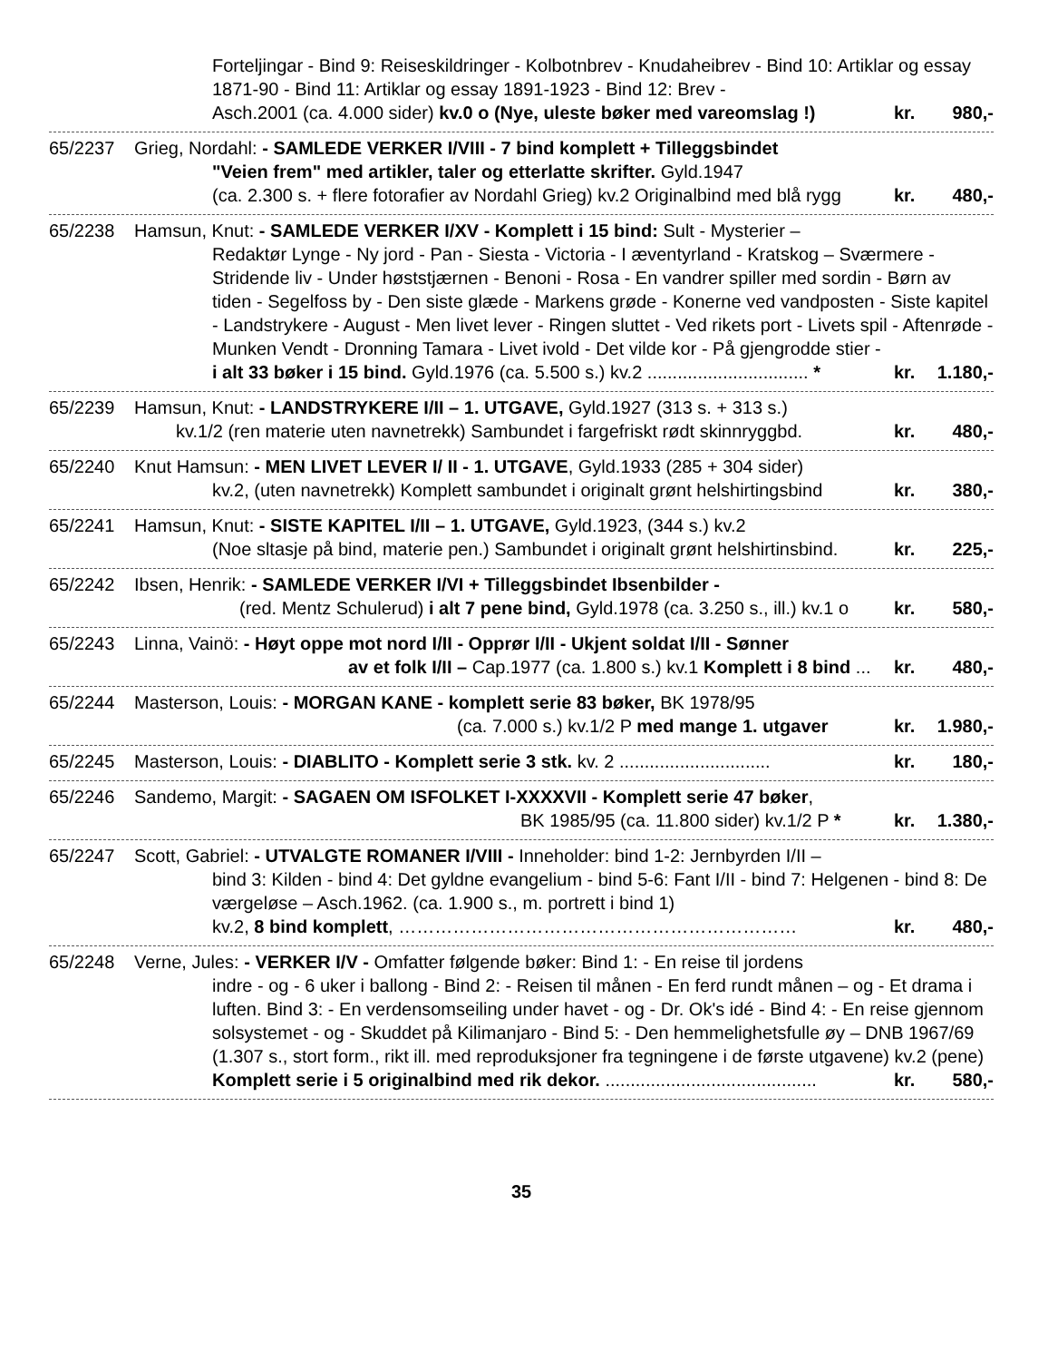Forteljingar - Bind 9: Reiseskildringer - Kolbotnbrev - Knudaheibrev - Bind 10: Artiklar og essay 1871-90 - Bind 11: Artiklar og essay 1891-1923 - Bind 12: Brev -
Asch.2001 (ca. 4.000 sider) kv.0 o (Nye, uleste bøker med vareomslag !) kr. 980,-
65/2237 Grieg, Nordahl: - SAMLEDE VERKER I/VIII - 7 bind komplett + Tilleggsbindet
"Veien frem" med artikler, taler og etterlatte skrifter. Gyld.1947
(ca. 2.300 s. + flere fotorafier av Nordahl Grieg) kv.2 Originalbind med blå rygg kr. 480,-
65/2238 Hamsun, Knut: - SAMLEDE VERKER I/XV - Komplett i 15 bind: Sult - Mysterier –
Redaktør Lynge - Ny jord - Pan - Siesta - Victoria - I æventyrland - Kratskog – Sværmere - Stridende liv - Under høststjærnen - Benoni - Rosa - En vandrer spiller med sordin - Børn av tiden - Segelfoss by - Den siste glæde - Markens grøde - Konerne ved vandposten - Siste kapitel - Landstrykere - August - Men livet lever - Ringen sluttet - Ved rikets port - Livets spil - Aftenrøde - Munken Vendt - Dronning Tamara - Livet ivold - Det vilde kor - På gjengrodde stier -
i alt 33 bøker i 15 bind. Gyld.1976 (ca. 5.500 s.) kv.2 ................................ * kr. 1.180,-
65/2239 Hamsun, Knut: - LANDSTRYKERE I/II – 1. UTGAVE, Gyld.1927 (313 s. + 313 s.)
kv.1/2 (ren materie uten navnetrekk) Sambundet i fargefriskt rødt skinnryggbd. kr. 480,-
65/2240 Knut Hamsun: - MEN LIVET LEVER I/ II - 1. UTGAVE, Gyld.1933 (285 + 304 sider)
kv.2, (uten navnetrekk) Komplett sambundet i originalt grønt helshirtingsbind kr. 380,-
65/2241 Hamsun, Knut: - SISTE KAPITEL I/II – 1. UTGAVE, Gyld.1923, (344 s.) kv.2
(Noe sltasje på bind, materie pen.) Sambundet i originalt grønt helshirtinsbind. kr. 225,-
65/2242 Ibsen, Henrik: - SAMLEDE VERKER I/VI + Tilleggsbindet Ibsenbilder -
(red. Mentz Schulerud) i alt 7 pene bind, Gyld.1978 (ca. 3.250 s., ill.) kv.1 o kr. 580,-
65/2243 Linna, Vainö: - Høyt oppe mot nord I/II - Opprør I/II - Ukjent soldat I/II - Sønner
av et folk I/II – Cap.1977 (ca. 1.800 s.) kv.1 Komplett i 8 bind ... kr. 480,-
65/2244 Masterson, Louis: - MORGAN KANE - komplett serie 83 bøker, BK 1978/95
(ca. 7.000 s.) kv.1/2 P med mange 1. utgaver kr. 1.980,-
65/2245 Masterson, Louis: - DIABLITO - Komplett serie 3 stk. kv. 2 .............................. kr. 180,-
65/2246 Sandemo, Margit: - SAGAEN OM ISFOLKET I-XXXXVII - Komplett serie 47 bøker,
BK 1985/95 (ca. 11.800 sider) kv.1/2 P * kr. 1.380,-
65/2247 Scott, Gabriel: - UTVALGTE ROMANER I/VIII - Inneholder: bind 1-2: Jernbyrden I/II –
bind 3: Kilden - bind 4: Det gyldne evangelium - bind 5-6: Fant I/II - bind 7: Helgenen - bind 8: De værgeløse – Asch.1962. (ca. 1.900 s., m. portrett i bind 1)
kv.2, 8 bind komplett, ………………………………………………………… kr. 480,-
65/2248 Verne, Jules: - VERKER I/V - Omfatter følgende bøker: Bind 1: - En reise til jordens
indre - og - 6 uker i ballong - Bind 2: - Reisen til månen - En ferd rundt månen – og - Et drama i luften. Bind 3: - En verdensomseiling under havet - og - Dr. Ok's idé - Bind 4: - En reise gjennom solsystemet - og - Skuddet på Kilimanjaro - Bind 5: - Den hemmelighetsfulle øy – DNB 1967/69 (1.307 s., stort form., rikt ill. med reproduksjoner fra tegningene i de første utgavene) kv.2 (pene)
Komplett serie i 5 originalbind med rik dekor. .......................................... kr. 580,-
35